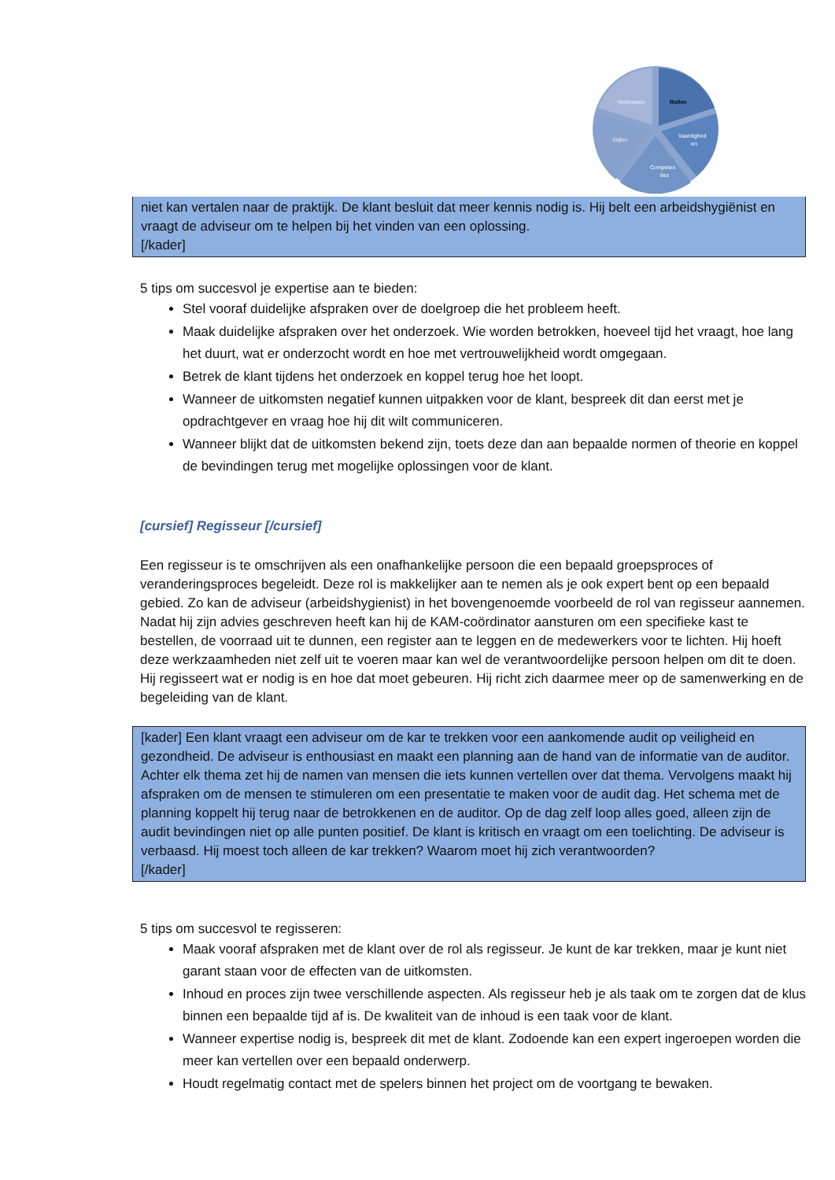Vertrouwen
Rollen
Vaardighed
en
Stijlen
Competen
ties
niet kan vertalen naar de praktijk. De klant besluit dat meer kennis nodig is. Hij belt een arbeidshygiënist en vraagt de adviseur om te helpen bij het vinden van een oplossing.
[/kader]
5 tips om succesvol je expertise aan te bieden:
Stel vooraf duidelijke afspraken over de doelgroep die het probleem heeft.
Maak duidelijke afspraken over het onderzoek. Wie worden betrokken, hoeveel tijd het vraagt, hoe lang het duurt, wat er onderzocht wordt en hoe met vertrouwelijkheid wordt omgegaan.
Betrek de klant tijdens het onderzoek en koppel terug hoe het loopt.
Wanneer de uitkomsten negatief kunnen uitpakken voor de klant, bespreek dit dan eerst met je opdrachtgever en vraag hoe hij dit wilt communiceren.
Wanneer blijkt dat de uitkomsten bekend zijn, toets deze dan aan bepaalde normen of theorie en koppel de bevindingen terug met mogelijke oplossingen voor de klant.
[cursief] Regisseur [/cursief]
Een regisseur is te omschrijven als een onafhankelijke persoon die een bepaald groepsproces of veranderingsproces begeleidt. Deze rol is makkelijker aan te nemen als je ook expert bent op een bepaald gebied. Zo kan de adviseur (arbeidshygienist) in het bovengenoemde voorbeeld de rol van regisseur aannemen. Nadat hij zijn advies geschreven heeft kan hij de KAM-coördinator aansturen om een specifieke kast te bestellen, de voorraad uit te dunnen, een register aan te leggen en de medewerkers voor te lichten. Hij hoeft deze werkzaamheden niet zelf uit te voeren maar kan wel de verantwoordelijke persoon helpen om dit te doen. Hij regisseert wat er nodig is en hoe dat moet gebeuren. Hij richt zich daarmee meer op de samenwerking en de begeleiding van de klant.
[kader] Een klant vraagt een adviseur om de kar te trekken voor een aankomende audit op veiligheid en gezondheid. De adviseur is enthousiast en maakt een planning aan de hand van de informatie van de auditor. Achter elk thema zet hij de namen van mensen die iets kunnen vertellen over dat thema. Vervolgens maakt hij afspraken om de mensen te stimuleren om een presentatie te maken voor de audit dag. Het schema met de planning koppelt hij terug naar de betrokkenen en de auditor. Op de dag zelf loop alles goed, alleen zijn de audit bevindingen niet op alle punten positief. De klant is kritisch en vraagt om een toelichting. De adviseur is verbaasd. Hij moest toch alleen de kar trekken? Waarom moet hij zich verantwoorden?
[/kader]
5 tips om succesvol te regisseren:
Maak vooraf afspraken met de klant over de rol als regisseur. Je kunt de kar trekken, maar je kunt niet garant staan voor de effecten van de uitkomsten.
Inhoud en proces zijn twee verschillende aspecten. Als regisseur heb je als taak om te zorgen dat de klus binnen een bepaalde tijd af is. De kwaliteit van de inhoud is een taak voor de klant.
Wanneer expertise nodig is, bespreek dit met de klant. Zodoende kan een expert ingeroepen worden die meer kan vertellen over een bepaald onderwerp.
Houdt regelmatig contact met de spelers binnen het project om de voortgang te bewaken.